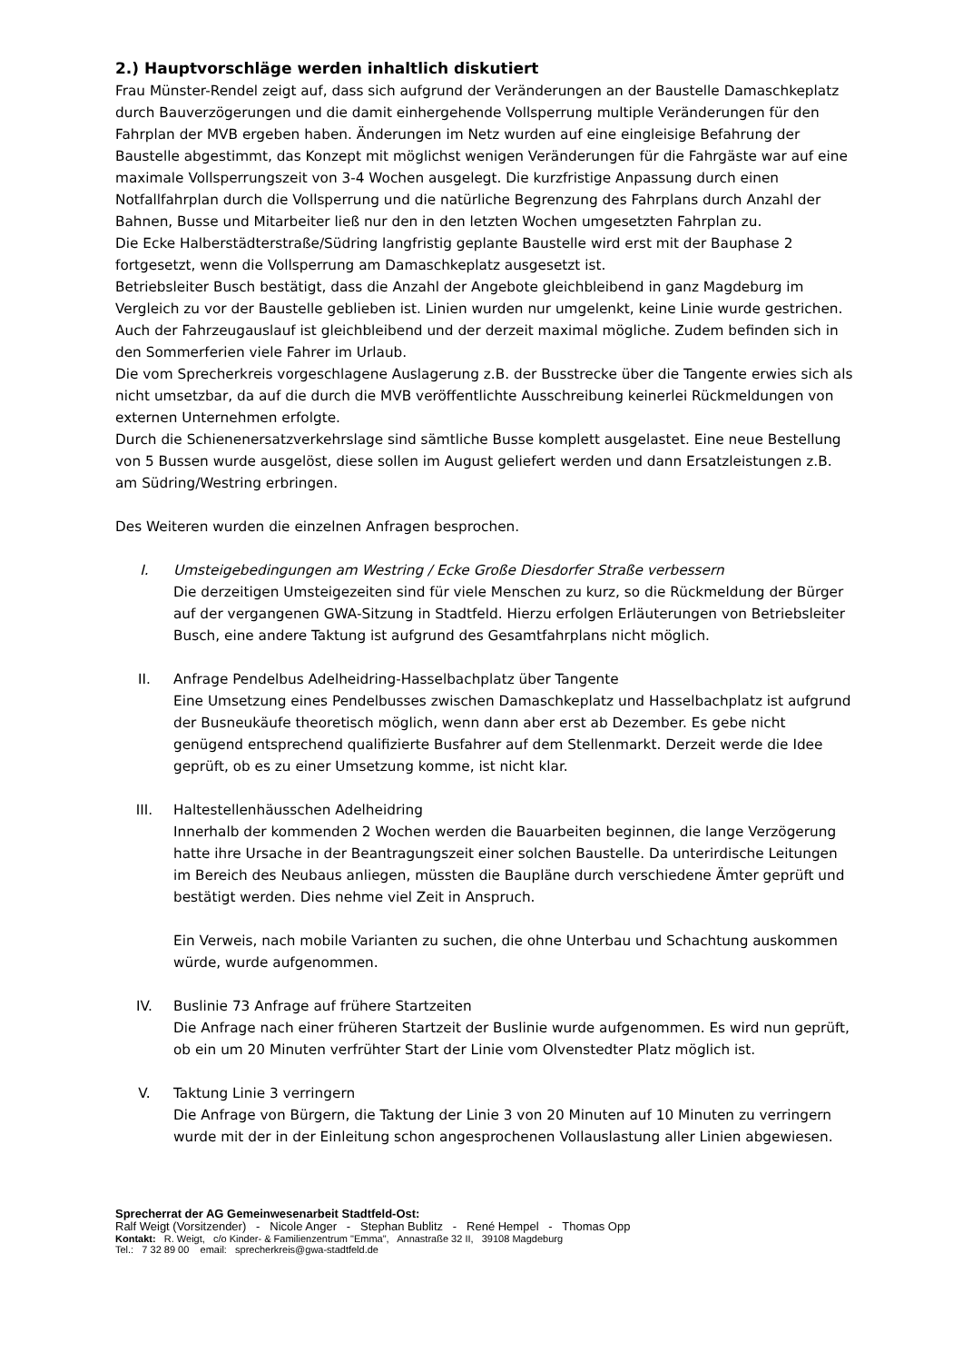2.) Hauptvorschläge werden inhaltlich diskutiert
Frau Münster-Rendel zeigt auf, dass sich aufgrund der Veränderungen an der Baustelle Damaschkeplatz durch Bauverzögerungen und die damit einhergehende Vollsperrung multiple Veränderungen für den Fahrplan der MVB ergeben haben. Änderungen im Netz wurden auf eine eingleisige Befahrung der Baustelle abgestimmt, das Konzept mit möglichst wenigen Veränderungen für die Fahrgäste war auf eine maximale Vollsperrungszeit von 3-4 Wochen ausgelegt. Die kurzfristige Anpassung durch einen Notfallfahrplan durch die Vollsperrung und die natürliche Begrenzung des Fahrplans durch Anzahl der Bahnen, Busse und Mitarbeiter ließ nur den in den letzten Wochen umgesetzten Fahrplan zu.
Die Ecke Halberstädterstraße/Südring langfristig geplante Baustelle wird erst mit der Bauphase 2 fortgesetzt, wenn die Vollsperrung am Damaschkeplatz ausgesetzt ist.
Betriebsleiter Busch bestätigt, dass die Anzahl der Angebote gleichbleibend in ganz Magdeburg im Vergleich zu vor der Baustelle geblieben ist. Linien wurden nur umgelenkt, keine Linie wurde gestrichen. Auch der Fahrzeugauslauf ist gleichbleibend und der derzeit maximal mögliche. Zudem befinden sich in den Sommerferien viele Fahrer im Urlaub.
Die vom Sprecherkreis vorgeschlagene Auslagerung z.B. der Busstrecke über die Tangente erwies sich als nicht umsetzbar, da auf die durch die MVB veröffentlichte Ausschreibung keinerlei Rückmeldungen von externen Unternehmen erfolgte.
Durch die Schienenersatzverkehrslage sind sämtliche Busse komplett ausgelastet. Eine neue Bestellung von 5 Bussen wurde ausgelöst, diese sollen im August geliefert werden und dann Ersatzleistungen z.B. am Südring/Westring erbringen.
Des Weiteren wurden die einzelnen Anfragen besprochen.
I. Umsteigebedingungen am Westring / Ecke Große Diesdorfer Straße verbessern
Die derzeitigen Umsteigezeiten sind für viele Menschen zu kurz, so die Rückmeldung der Bürger auf der vergangenen GWA-Sitzung in Stadtfeld. Hierzu erfolgen Erläuterungen von Betriebsleiter Busch, eine andere Taktung ist aufgrund des Gesamtfahrplans nicht möglich.
II. Anfrage Pendelbus Adelheidring-Hasselbachplatz über Tangente
Eine Umsetzung eines Pendelbusses zwischen Damaschkeplatz und Hasselbachplatz ist aufgrund der Busneukäufe theoretisch möglich, wenn dann aber erst ab Dezember. Es gebe nicht genügend entsprechend qualifizierte Busfahrer auf dem Stellenmarkt. Derzeit werde die Idee geprüft, ob es zu einer Umsetzung komme, ist nicht klar.
III. Haltestellenhäusschen Adelheidring
Innerhalb der kommenden 2 Wochen werden die Bauarbeiten beginnen, die lange Verzögerung hatte ihre Ursache in der Beantragungszeit einer solchen Baustelle. Da unterirdische Leitungen im Bereich des Neubaus anliegen, müssten die Baupläne durch verschiedene Ämter geprüft und bestätigt werden. Dies nehme viel Zeit in Anspruch.
Ein Verweis, nach mobile Varianten zu suchen, die ohne Unterbau und Schachtung auskommen würde, wurde aufgenommen.
IV. Buslinie 73 Anfrage auf frühere Startzeiten
Die Anfrage nach einer früheren Startzeit der Buslinie wurde aufgenommen. Es wird nun geprüft, ob ein um 20 Minuten verfrühter Start der Linie vom Olvenstedter Platz möglich ist.
V. Taktung Linie 3 verringern
Die Anfrage von Bürgern, die Taktung der Linie 3 von 20 Minuten auf 10 Minuten zu verringern wurde mit der in der Einleitung schon angesprochenen Vollauslastung aller Linien abgewiesen.
Sprecherrat der AG Gemeinwesenarbeit Stadtfeld-Ost:
Ralf Weigt (Vorsitzender) - Nicole Anger - Stephan Bublitz - René Hempel - Thomas Opp
Kontakt: R. Weigt, c/o Kinder- & Familienzentrum "Emma", Annastraße 32 II, 39108 Magdeburg
Tel.: 7 32 89 00 email: sprecherkreis@gwa-stadtfeld.de